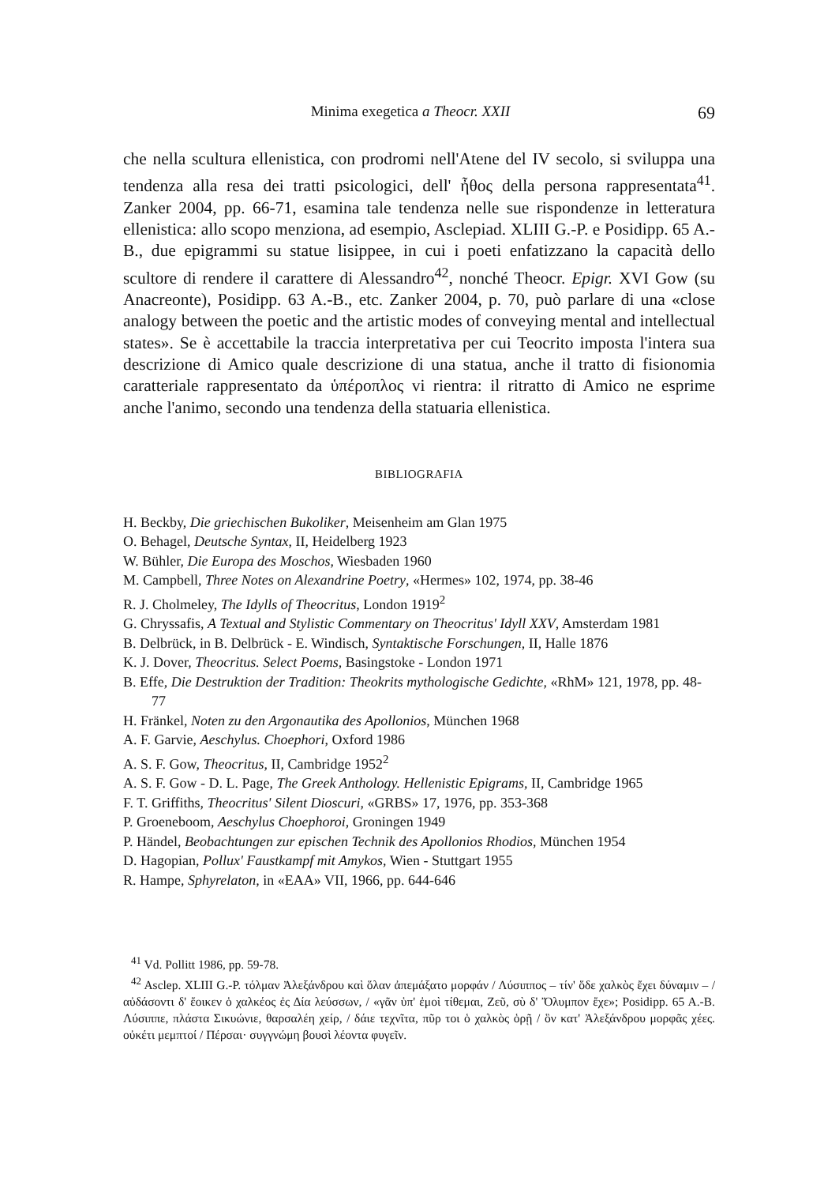Minima exegetica a Theocr. XXII 69
che nella scultura ellenistica, con prodromi nell'Atene del IV secolo, si sviluppa una tendenza alla resa dei tratti psicologici, dell' ἦθος della persona rappresentata<sup>41</sup>. Zanker 2004, pp. 66-71, esamina tale tendenza nelle sue rispondenze in letteratura ellenistica: allo scopo menziona, ad esempio, Asclepiad. XLIII G.-P. e Posidipp. 65 A.-B., due epigrammi su statue lisippee, in cui i poeti enfatizzano la capacità dello scultore di rendere il carattere di Alessandro<sup>42</sup>, nonché Theocr. Epigr. XVI Gow (su Anacreonte), Posidipp. 63 A.-B., etc. Zanker 2004, p. 70, può parlare di una «close analogy between the poetic and the artistic modes of conveying mental and intellectual states». Se è accettabile la traccia interpretativa per cui Teocrito imposta l'intera sua descrizione di Amico quale descrizione di una statua, anche il tratto di fisionomia caratteriale rappresentato da ὑπέροπλος vi rientra: il ritratto di Amico ne esprime anche l'animo, secondo una tendenza della statuaria ellenistica.
BIBLIOGRAFIA
H. Beckby, Die griechischen Bukoliker, Meisenheim am Glan 1975
O. Behagel, Deutsche Syntax, II, Heidelberg 1923
W. Bühler, Die Europa des Moschos, Wiesbaden 1960
M. Campbell, Three Notes on Alexandrine Poetry, «Hermes» 102, 1974, pp. 38-46
R. J. Cholmeley, The Idylls of Theocritus, London 1919<sup>2</sup>
G. Chryssafis, A Textual and Stylistic Commentary on Theocritus' Idyll XXV, Amsterdam 1981
B. Delbrück, in B. Delbrück - E. Windisch, Syntaktische Forschungen, II, Halle 1876
K. J. Dover, Theocritus. Select Poems, Basingstoke - London 1971
B. Effe, Die Destruktion der Tradition: Theokrits mythologische Gedichte, «RhM» 121, 1978, pp. 48-77
H. Fränkel, Noten zu den Argonautika des Apollonios, München 1968
A. F. Garvie, Aeschylus. Choephori, Oxford 1986
A. S. F. Gow, Theocritus, II, Cambridge 1952<sup>2</sup>
A. S. F. Gow - D. L. Page, The Greek Anthology. Hellenistic Epigrams, II, Cambridge 1965
F. T. Griffiths, Theocritus' Silent Dioscuri, «GRBS» 17, 1976, pp. 353-368
P. Groeneboom, Aeschylus Choephoroi, Groningen 1949
P. Händel, Beobachtungen zur epischen Technik des Apollonios Rhodios, München 1954
D. Hagopian, Pollux' Faustkampf mit Amykos, Wien - Stuttgart 1955
R. Hampe, Sphyrelaton, in «EAA» VII, 1966, pp. 644-646
<sup>41</sup> Vd. Pollitt 1986, pp. 59-78.
<sup>42</sup> Asclep. XLIII G.-P. τόλμαν Ἀλεξάνδρου καὶ ὅλαν ἀπεμάξατο μορφάν / Λύσιππος – τίν' ὅδε χαλκὸς ἔχει δύναμιν – / αὐδάσοντι δ' ἔοικεν ὁ χαλκέος ἐς Δία λεύσσων, / «γᾶν ὑπ' ἐμοὶ τίθεμαι, Ζεῦ, σὺ δ' Ὄλυμπον ἔχε»; Posidipp. 65 A.-B. Λύσιππε, πλάστα Σικυώνιε, θαρσαλέη χείρ, / δάιε τεχνῖτα, πῦρ τοι ὁ χαλκὸς ὁρῇ / ὃν κατ' Ἀλεξάνδρου μορφᾶς χέες. οὐκέτι μεμπτοί / Πέρσαι· συγγνώμη βουσὶ λέοντα φυγεῖν.